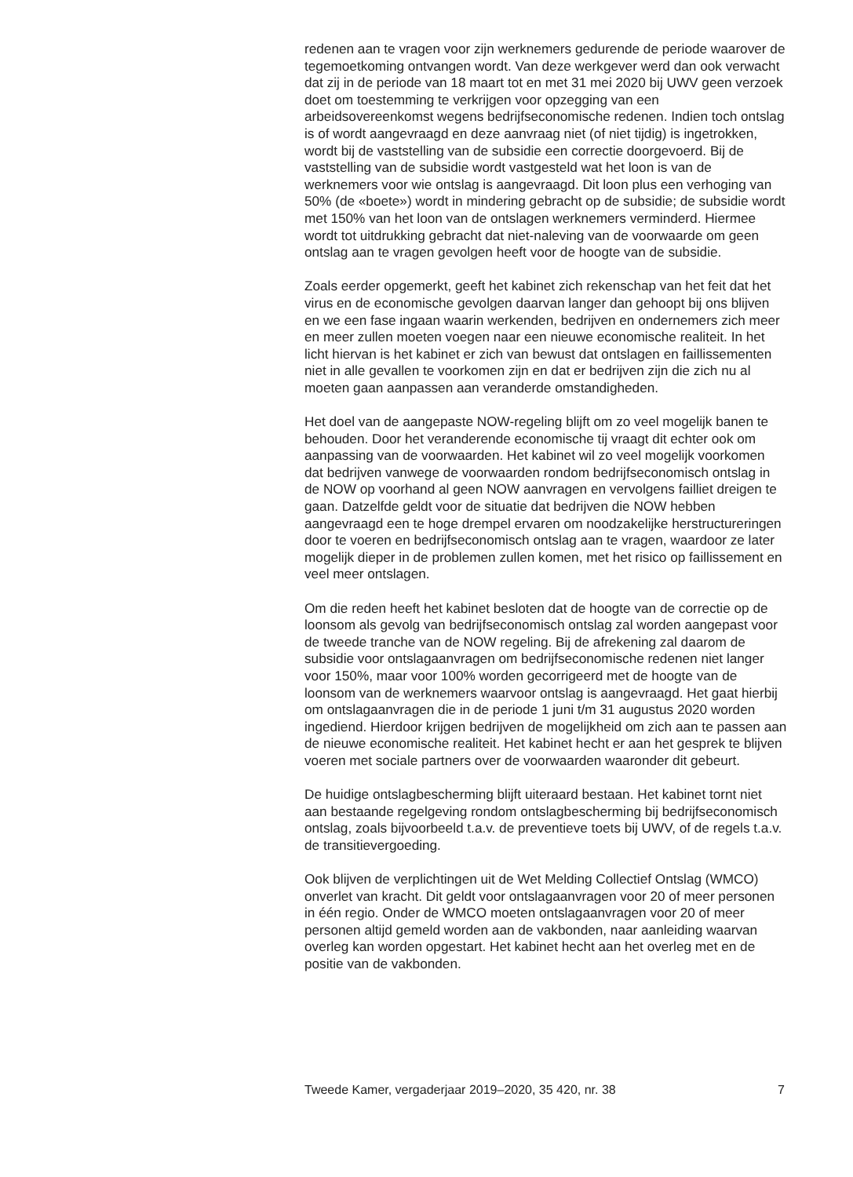redenen aan te vragen voor zijn werknemers gedurende de periode waarover de tegemoetkoming ontvangen wordt. Van deze werkgever werd dan ook verwacht dat zij in de periode van 18 maart tot en met 31 mei 2020 bij UWV geen verzoek doet om toestemming te verkrijgen voor opzegging van een arbeidsovereenkomst wegens bedrijfseconomische redenen. Indien toch ontslag is of wordt aangevraagd en deze aanvraag niet (of niet tijdig) is ingetrokken, wordt bij de vaststelling van de subsidie een correctie doorgevoerd. Bij de vaststelling van de subsidie wordt vastgesteld wat het loon is van de werknemers voor wie ontslag is aangevraagd. Dit loon plus een verhoging van 50% (de «boete») wordt in mindering gebracht op de subsidie; de subsidie wordt met 150% van het loon van de ontslagen werknemers verminderd. Hiermee wordt tot uitdrukking gebracht dat niet-naleving van de voorwaarde om geen ontslag aan te vragen gevolgen heeft voor de hoogte van de subsidie.
Zoals eerder opgemerkt, geeft het kabinet zich rekenschap van het feit dat het virus en de economische gevolgen daarvan langer dan gehoopt bij ons blijven en we een fase ingaan waarin werkenden, bedrijven en ondernemers zich meer en meer zullen moeten voegen naar een nieuwe economische realiteit. In het licht hiervan is het kabinet er zich van bewust dat ontslagen en faillissementen niet in alle gevallen te voorkomen zijn en dat er bedrijven zijn die zich nu al moeten gaan aanpassen aan veranderde omstandigheden.
Het doel van de aangepaste NOW-regeling blijft om zo veel mogelijk banen te behouden. Door het veranderende economische tij vraagt dit echter ook om aanpassing van de voorwaarden. Het kabinet wil zo veel mogelijk voorkomen dat bedrijven vanwege de voorwaarden rondom bedrijfseconomisch ontslag in de NOW op voorhand al geen NOW aanvragen en vervolgens failliet dreigen te gaan. Datzelfde geldt voor de situatie dat bedrijven die NOW hebben aangevraagd een te hoge drempel ervaren om noodzakelijke herstructureringen door te voeren en bedrijfseconomisch ontslag aan te vragen, waardoor ze later mogelijk dieper in de problemen zullen komen, met het risico op faillissement en veel meer ontslagen.
Om die reden heeft het kabinet besloten dat de hoogte van de correctie op de loonsom als gevolg van bedrijfseconomisch ontslag zal worden aangepast voor de tweede tranche van de NOW regeling. Bij de afrekening zal daarom de subsidie voor ontslagaanvragen om bedrijfseconomische redenen niet langer voor 150%, maar voor 100% worden gecorrigeerd met de hoogte van de loonsom van de werknemers waarvoor ontslag is aangevraagd. Het gaat hierbij om ontslagaanvragen die in de periode 1 juni t/m 31 augustus 2020 worden ingediend. Hierdoor krijgen bedrijven de mogelijkheid om zich aan te passen aan de nieuwe economische realiteit. Het kabinet hecht er aan het gesprek te blijven voeren met sociale partners over de voorwaarden waaronder dit gebeurt.
De huidige ontslagbescherming blijft uiteraard bestaan. Het kabinet tornt niet aan bestaande regelgeving rondom ontslagbescherming bij bedrijfseconomisch ontslag, zoals bijvoorbeeld t.a.v. de preventieve toets bij UWV, of de regels t.a.v. de transitievergoeding.
Ook blijven de verplichtingen uit de Wet Melding Collectief Ontslag (WMCO) onverlet van kracht. Dit geldt voor ontslagaanvragen voor 20 of meer personen in één regio. Onder de WMCO moeten ontslagaanvragen voor 20 of meer personen altijd gemeld worden aan de vakbonden, naar aanleiding waarvan overleg kan worden opgestart. Het kabinet hecht aan het overleg met en de positie van de vakbonden.
Tweede Kamer, vergaderjaar 2019–2020, 35 420, nr. 38 7